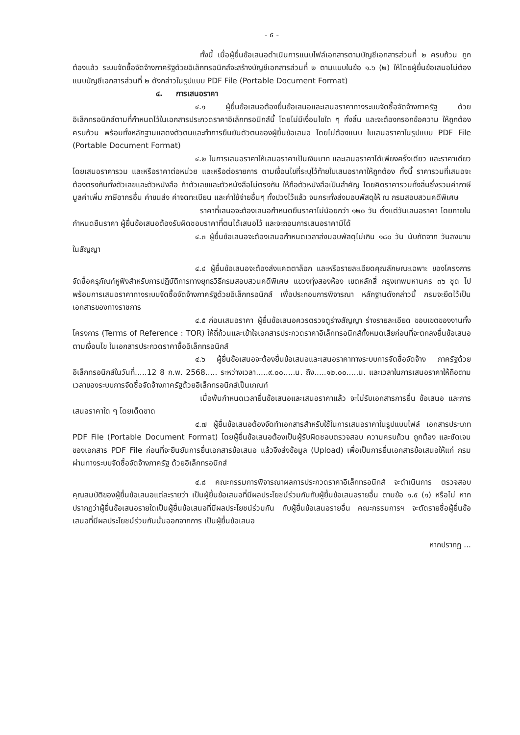- ๕ -
ทั้งนี้ เมื่อผู้ยื่นข้อเสนอดำเนินการแนบไฟล์เอกสารตามบัญชีเอกสารส่วนที่ ๒ ครบถ้วน ถูกต้องแล้ว ระบบจัดซื้อจัดจ้างภาครัฐด้วยอิเล็กทรอนิกส์จะสร้างบัญชีเอกสารส่วนที่ ๒ ตามแบบในข้อ ๑.๖ (๒) ให้โดยผู้ยื่นข้อเสนอไม่ต้องแนบบัญชีเอกสารส่วนที่ ๒ ดังกล่าวในรูปแบบ PDF File (Portable Document Format)
๔. การเสนอราคา
๔.๑ ผู้ยื่นข้อเสนอต้องยื่นข้อเสนอและเสนอราคาทางระบบจัดซื้อจัดจ้างภาครัฐ ด้วยอิเล็กทรอนิกส์ตามที่กำหนดไว้ในเอกสารประกวดราคาอิเล็กทรอนิกส์นี้ โดยไม่มีเงื่อนไขใด ๆ ทั้งสิ้น และจะต้องกรอกข้อความ ให้ถูกต้องครบถ้วน พร้อมทั้งหลักฐานแสดงตัวตนและทำการยืนยันตัวตนของผู้ยื่นข้อเสนอ โดยไม่ต้องแนบ ใบเสนอราคาในรูปแบบ PDF File (Portable Document Format)
๔.๒ ในการเสนอราคาให้เสนอราคาเป็นเงินบาท และเสนอราคาได้เพียงครั้งเดียว และราคาเดียว โดยเสนอราคารวม และหรือราคาต่อหน่วย และหรือต่อรายการ ตามเงื่อนไขที่ระบุไว้ท้ายใบเสนอราคาให้ถูกต้อง ทั้งนี้ ราคารวมที่เสนอจะต้องตรงกันทั้งตัวเลขและตัวหนังสือ ถ้าตัวเลขและตัวหนังสือไม่ตรงกัน ให้ถือตัวหนังสือเป็นสำคัญ โดยคิดราคารวมทั้งสิ้นซึ่งรวมค่าภาษีมูลค่าเพิ่ม ภาษีอากรอื่น ค่าขนส่ง ค่าจดทะเบียน และค่าใช้จ่ายอื่นๆ ทั้งปวงไว้แล้ว จนกระทั่งส่งมอบพัสดุให้ ณ กรมสอบสวนคดีพิเศษ
ราคาที่เสนอจะต้องเสนอกำหนดยืนราคาไม่น้อยกว่า ๑๒๐ วัน ตั้งแต่วันเสนอราคา โดยภายในกำหนดยืนราคา ผู้ยื่นข้อเสนอต้องรับผิดชอบราคาที่ตนได้เสนอไว้ และจะถอนการเสนอราคามิได้
๔.๓ ผู้ยื่นข้อเสนอจะต้องเสนอกำหนดเวลาส่งมอบพัสดุไม่เกิน ๑๘๐ วัน นับถัดจาก วันลงนามในสัญญา
๔.๔ ผู้ยื่นข้อเสนอจะต้องส่งแคตตาล็อก และหรือรายละเอียดคุณลักษณะเฉพาะ ของโครงการ จัดซื้อครุภัณฑ์หูฟังสำหรับการปฏิบัติการทางยุทธวิธีกรมสอบสวนคดีพิเศษ แขวงทุ่งสองห้อง เขตหลักสี่ กรุงเทพมหานคร ๓๖ ชุด ไปพร้อมการเสนอราคาทางระบบจัดซื้อจัดจ้างภาครัฐด้วยอิเล็กทรอนิกส์ เพื่อประกอบการพิจารณา หลักฐานดังกล่าวนี้ กรมจะยึดไว้เป็นเอกสารของทางราชการ
๔.๕ ก่อนเสนอราคา ผู้ยื่นข้อเสนอควรตรวจดูร่างสัญญา ร่างรายละเอียด ขอบเขตของงานทั้งโครงการ (Terms of Reference : TOR) ให้ถี่ถ้วนและเข้าใจเอกสารประกวดราคาอิเล็กทรอนิกส์ทั้งหมดเสียก่อนที่จะตกลงยื่นข้อเสนอตามเงื่อนไข ในเอกสารประกวดราคาซื้ออิเล็กทรอนิกส์
๔.๖ ผู้ยื่นข้อเสนอจะต้องยื่นข้อเสนอและเสนอราคาทางระบบการจัดซื้อจัดจ้าง ภาครัฐด้วยอิเล็กทรอนิกส์ในวันที่.....12 8 ก.พ. 2568..... ระหว่างเวลา.....๙.๐๐.....น. ถึง.....๑๒.๐๐.....น. และเวลาในการเสนอราคาให้ถือตามเวลาของระบบการจัดซื้อจัดจ้างภาครัฐด้วยอิเล็กทรอนิกส์เป็นเกณฑ์
เมื่อพ้นกำหนดเวลายื่นข้อเสนอและเสนอราคาแล้ว จะไม่รับเอกสารการยื่น ข้อเสนอ และการเสนอราคาใด ๆ โดยเด็ดขาด
๔.๗ ผู้ยื่นข้อเสนอต้องจัดทำเอกสารสำหรับใช้ในการเสนอราคาในรูปแบบไฟล์ เอกสารประเภท PDF File (Portable Document Format) โดยผู้ยื่นข้อเสนอต้องเป็นผู้รับผิดชอบตรวจสอบ ความครบถ้วน ถูกต้อง และชัดเจนของเอกสาร PDF File ก่อนที่จะยืนยันการยื่นเอกสารข้อเสนอ แล้วจึงส่งข้อมูล (Upload) เพื่อเป็นการยื่นเอกสารข้อเสนอให้แก่ กรม ผ่านทางระบบจัดซื้อจัดจ้างภาครัฐ ด้วยอิเล็กทรอนิกส์
๔.๘ คณะกรรมการพิจารณาผลการประกวดราคาอิเล็กทรอนิกส์ จะดำเนินการ ตรวจสอบคุณสมบัติของผู้ยื่นข้อเสนอแต่ละรายว่า เป็นผู้ยื่นข้อเสนอที่มีผลประโยชน์ร่วมกันกับผู้ยื่นข้อเสนอรายอื่น ตามข้อ ๑.๕ (๑) หรือไม่ หากปรากฏว่าผู้ยื่นข้อเสนอรายใดเป็นผู้ยื่นข้อเสนอที่มีผลประโยชน์ร่วมกัน กับผู้ยื่นข้อเสนอรายอื่น คณะกรรมการฯ จะตัดรายชื่อผู้ยื่นข้อเสนอที่มีผลประโยชน์ร่วมกันนั้นออกจากการ เป็นผู้ยื่นข้อเสนอ
หากปรากฏ ...